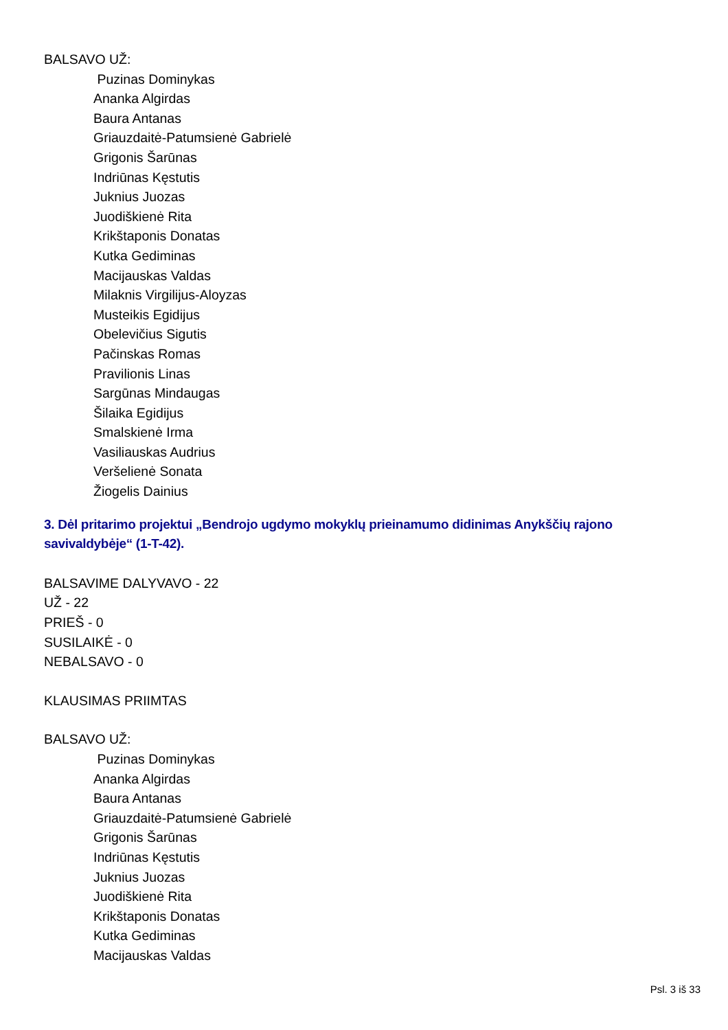BALSAVO UŽ:
Puzinas Dominykas
Ananka Algirdas
Baura Antanas
Griauzdaitė-Patumsienė Gabrielė
Grigonis Šarūnas
Indriūnas Kęstutis
Juknius Juozas
Juodiškienė Rita
Krikštaponis Donatas
Kutka Gediminas
Macijauskas Valdas
Milaknis Virgilijus-Aloyzas
Musteikis Egidijus
Obelevičius Sigutis
Pačinskas Romas
Pravilionis Linas
Sargūnas Mindaugas
Šilaika Egidijus
Smalskienė Irma
Vasiliauskas Audrius
Veršelienė Sonata
Žiogelis Dainius
3. Dėl pritarimo projektui „Bendrojo ugdymo mokyklų prieinamumo didinimas Anykščių rajono savivaldybėje“ (1-T-42).
BALSAVIME DALYVAVO - 22
UŽ - 22
PRIEŠ - 0
SUSILAIKĖ - 0
NEBALSAVO - 0
KLAUSIMAS PRIIMTAS
BALSAVO UŽ:
Puzinas Dominykas
Ananka Algirdas
Baura Antanas
Griauzdaitė-Patumsienė Gabrielė
Grigonis Šarūnas
Indriūnas Kęstutis
Juknius Juozas
Juodiškienė Rita
Krikštaponis Donatas
Kutka Gediminas
Macijauskas Valdas
Psl. 3 iš 33